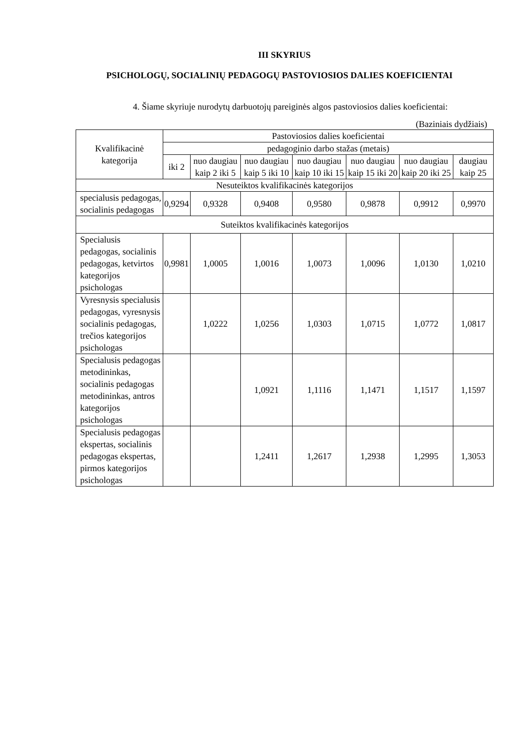III SKYRIUS
PSICHOLOGŲ, SOCIALINIŲ PEDAGOGŲ PASTOVIOSIOS DALIES KOEFICIENTAI
4. Šiame skyriuje nurodytų darbuotojų pareiginės algos pastoviosios dalies koeficientai:
(Baziniais dydžiais)
| Kvalifikacinė kategorija | Pastoviosios dalies koeficientai | | | | | | |
| --- | --- | --- | --- | --- | --- | --- | --- |
| | pedagoginio darbo stažas (metais) | | | | | | |
| | iki 2 | nuo daugiau kaip 2 iki 5 | nuo daugiau kaip 5 iki 10 | nuo daugiau kaip 10 iki 15 | nuo daugiau kaip 15 iki 20 | nuo daugiau kaip 20 iki 25 | daugiau kaip 25 |
| Nesuteiktos kvalifikacinės kategorijos | | | | | | | |
| specialusis pedagogas, socialinis pedagogas | 0,9294 | 0,9328 | 0,9408 | 0,9580 | 0,9878 | 0,9912 | 0,9970 |
| Suteiktos kvalifikacinės kategorijos | | | | | | | |
| Specialusis pedagogas, socialinis pedagogas, ketvirtos kategorijos psichologas | 0,9981 | 1,0005 | 1,0016 | 1,0073 | 1,0096 | 1,0130 | 1,0210 |
| Vyresnysis specialusis pedagogas, vyresnysis socialinis pedagogas, trečios kategorijos psichologas | | 1,0222 | 1,0256 | 1,0303 | 1,0715 | 1,0772 | 1,0817 |
| Specialusis pedagogas metodininkas, socialinis pedagogas metodininkas, antros kategorijos psichologas | | | 1,0921 | 1,1116 | 1,1471 | 1,1517 | 1,1597 |
| Specialusis pedagogas ekspertas, socialinis pedagogas ekspertas, pirmos kategorijos psichologas | | | 1,2411 | 1,2617 | 1,2938 | 1,2995 | 1,3053 |